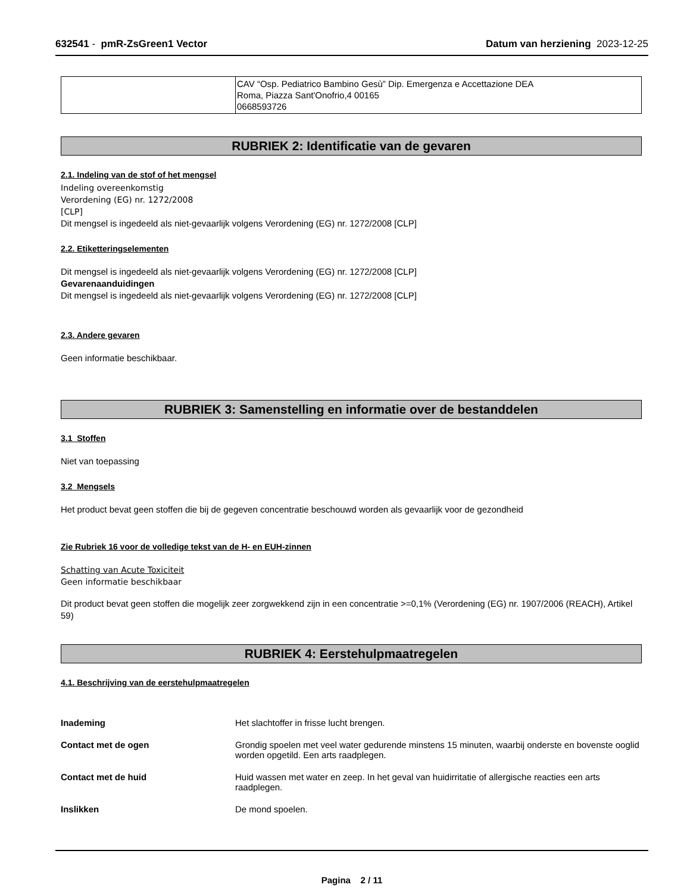632541 - pmR-ZsGreen1 Vector Datum van herziening 2023-12-25
| | CAV “Osp. Pediatrico Bambino Gesù” Dip. Emergenza e Accettazione DEA Roma, Piazza Sant'Onofrio,4 00165 0668593726 |
RUBRIEK 2: Identificatie van de gevaren
2.1. Indeling van de stof of het mengsel
Indeling overeenkomstig
Verordening (EG) nr. 1272/2008
[CLP]
Dit mengsel is ingedeeld als niet-gevaarlijk volgens Verordening (EG) nr. 1272/2008 [CLP]
2.2. Etiketteringselementen
Dit mengsel is ingedeeld als niet-gevaarlijk volgens Verordening (EG) nr. 1272/2008 [CLP]
Gevarenaanduidingen
Dit mengsel is ingedeeld als niet-gevaarlijk volgens Verordening (EG) nr. 1272/2008 [CLP]
2.3. Andere gevaren
Geen informatie beschikbaar.
RUBRIEK 3: Samenstelling en informatie over de bestanddelen
3.1 Stoffen
Niet van toepassing
3.2 Mengsels
Het product bevat geen stoffen die bij de gegeven concentratie beschouwd worden als gevaarlijk voor de gezondheid
Zie Rubriek 16 voor de volledige tekst van de H- en EUH-zinnen
Schatting van Acute Toxiciteit
Geen informatie beschikbaar
Dit product bevat geen stoffen die mogelijk zeer zorgwekkend zijn in een concentratie >=0,1% (Verordening (EG) nr. 1907/2006 (REACH), Artikel 59)
RUBRIEK 4: Eerstehulpmaatregelen
4.1. Beschrijving van de eerstehulpmaatregelen
Inademing Het slachtoffer in frisse lucht brengen.
Contact met de ogen Grondig spoelen met veel water gedurende minstens 15 minuten, waarbij onderste en bovenste ooglid worden opgetild. Een arts raadplegen.
Contact met de huid Huid wassen met water en zeep. In het geval van huidirritatie of allergische reacties een arts raadplegen.
Inslikken De mond spoelen.
Pagina 2 / 11